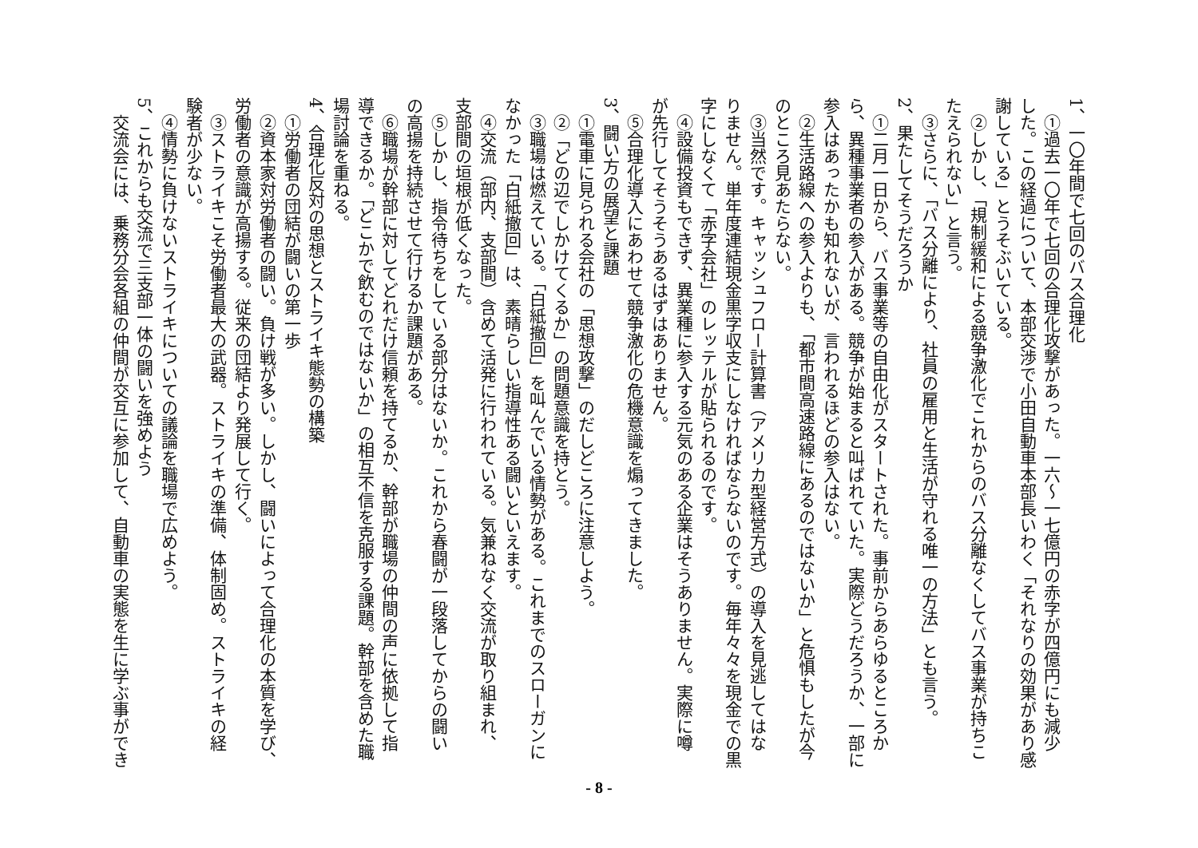1、一〇年間で七回のバス合理化
①過去一〇年で七回の合理化攻撃があった。一六～一七億円の赤字が四億円にも減少
した。この経過について、本部交渉で小田自動車本部長いわく「それなりの効果があり感
謝している」とうそぶいている。
②しかし、「規制緩和による競争激化でこれからのバス分離なくしてバス事業が持ちこ
たえられない」と言う。
③さらに、「バス分離により、社員の雇用と生活が守れる唯一の方法」とも言う。
2、果たしてそうだろうか
①二月一日から、バス事業等の自由化がスタートされた。事前からあらゆるところか
ら、異種事業者の参入がある。競争が始まると叫ばれていた。実際どうだろうか、一部に
参入はあったかも知れないが、言われるほどの参入はない。
②生活路線への参入よりも、「都市間高速路線にあるのではないか」と危惧もしたが今
のところ見あたらない。
③当然です。キャッシュフロー計算書（アメリカ型経営方式）の導入を見逃してはな
りません。単年度連結現金黒字収支にしなければならないのです。毎年々々を現金での黒
字にしなくて「赤字会社」のレッテルが貼られるのです。
④設備投資もできず、異業種に参入する元気のある企業はそうありません。実際に噂
が先行してそうそうあるはずはありません。
⑤合理化導入にあわせて競争激化の危機意識を煽ってきました。
3、闘い方の展望と課題
①電車に見られる会社の「思想攻撃」のだしどころに注意しよう。
②「どの辺でしかけてくるか」の問題意識を持とう。
③職場は燃えている。「白紙撤回」を叫んでいる情勢がある。これまでのスローガンに
なかった「白紙撤回」は、素晴らしい指導性ある闘いといえます。
④交流（部内、支部間）含めて活発に行われている。気兼ねなく交流が取り組まれ、
支部間の垣根が低くなった。
⑤しかし、指令待ちをしている部分はないか。これから春闘が一段落してからの闘い
の高揚を持続させて行けるか課題がある。
⑥職場が幹部に対してどれだけ信頼を持てるか、幹部が職場の仲間の声に依拠して指
導できるか。「どこかで飲むのではないか」の相互不信を克服する課題。幹部を含めた職
場討論を重ねる。
4、合理化反対の思想とストライキ態勢の構築
①労働者の団結が闘いの第一歩
②資本家対労働者の闘い。負け戦が多い。しかし、闘いによって合理化の本質を学び、
労働者の意識が高揚する。従来の団結より発展して行く。
③ストライキこそ労働者最大の武器。ストライキの準備、体制固め。ストライキの経
験者が少ない。
④情勢に負けないストライキについての議論を職場で広めよう。
5、これからも交流で三支部一体の闘いを強めよう
交流会には、乗務分会各組の仲間が交互に参加して、自動車の実態を生に学ぶ事ができ
- 8 -